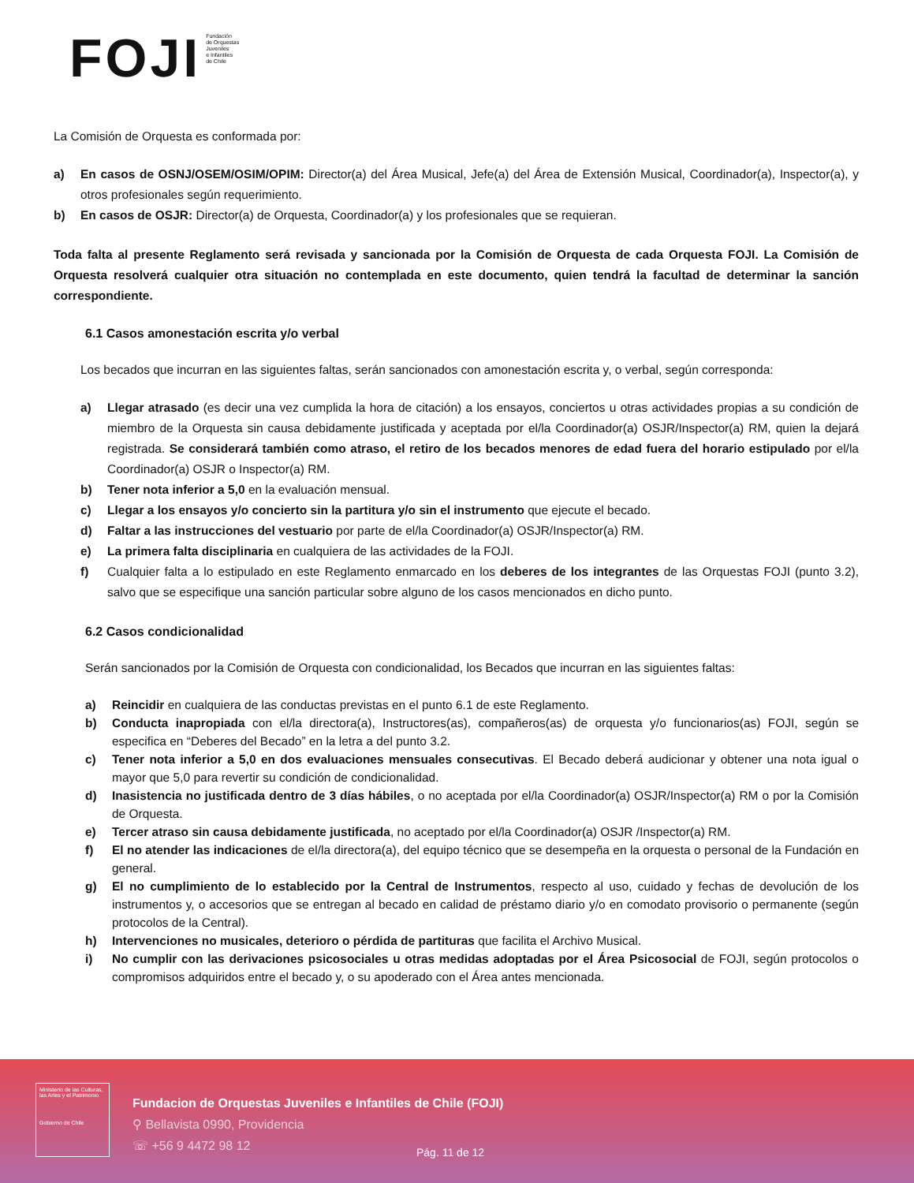FOJI
Fundación
de Orquestas
Juveniles
e Infantiles
de Chile
La Comisión de Orquesta es conformada por:
a) En casos de OSNJ/OSEM/OSIM/OPIM: Director(a) del Área Musical, Jefe(a) del Área de Extensión Musical, Coordinador(a), Inspector(a), y otros profesionales según requerimiento.
b) En casos de OSJR: Director(a) de Orquesta, Coordinador(a) y los profesionales que se requieran.
Toda falta al presente Reglamento será revisada y sancionada por la Comisión de Orquesta de cada Orquesta FOJI. La Comisión de Orquesta resolverá cualquier otra situación no contemplada en este documento, quien tendrá la facultad de determinar la sanción correspondiente.
6.1 Casos amonestación escrita y/o verbal
Los becados que incurran en las siguientes faltas, serán sancionados con amonestación escrita y, o verbal, según corresponda:
a) Llegar atrasado (es decir una vez cumplida la hora de citación) a los ensayos, conciertos u otras actividades propias a su condición de miembro de la Orquesta sin causa debidamente justificada y aceptada por el/la Coordinador(a) OSJR/Inspector(a) RM, quien la dejará registrada. Se considerará también como atraso, el retiro de los becados menores de edad fuera del horario estipulado por el/la Coordinador(a) OSJR o Inspector(a) RM.
b) Tener nota inferior a 5,0 en la evaluación mensual.
c) Llegar a los ensayos y/o concierto sin la partitura y/o sin el instrumento que ejecute el becado.
d) Faltar a las instrucciones del vestuario por parte de el/la Coordinador(a) OSJR/Inspector(a) RM.
e) La primera falta disciplinaria en cualquiera de las actividades de la FOJI.
f) Cualquier falta a lo estipulado en este Reglamento enmarcado en los deberes de los integrantes de las Orquestas FOJI (punto 3.2), salvo que se especifique una sanción particular sobre alguno de los casos mencionados en dicho punto.
6.2 Casos condicionalidad
Serán sancionados por la Comisión de Orquesta con condicionalidad, los Becados que incurran en las siguientes faltas:
a) Reincidir en cualquiera de las conductas previstas en el punto 6.1 de este Reglamento.
b) Conducta inapropiada con el/la directora(a), Instructores(as), compañeros(as) de orquesta y/o funcionarios(as) FOJI, según se especifica en “Deberes del Becado” en la letra a del punto 3.2.
c) Tener nota inferior a 5,0 en dos evaluaciones mensuales consecutivas. El Becado deberá audicionar y obtener una nota igual o mayor que 5,0 para revertir su condición de condicionalidad.
d) Inasistencia no justificada dentro de 3 días hábiles, o no aceptada por el/la Coordinador(a) OSJR/Inspector(a) RM o por la Comisión de Orquesta.
e) Tercer atraso sin causa debidamente justificada, no aceptado por el/la Coordinador(a) OSJR /Inspector(a) RM.
f) El no atender las indicaciones de el/la directora(a), del equipo técnico que se desempeña en la orquesta o personal de la Fundación en general.
g) El no cumplimiento de lo establecido por la Central de Instrumentos, respecto al uso, cuidado y fechas de devolución de los instrumentos y, o accesorios que se entregan al becado en calidad de préstamo diario y/o en comodato provisorio o permanente (según protocolos de la Central).
h) Intervenciones no musicales, deterioro o pérdida de partituras que facilita el Archivo Musical.
i) No cumplir con las derivaciones psicosociales u otras medidas adoptadas por el Área Psicosocial de FOJI, según protocolos o compromisos adquiridos entre el becado y, o su apoderado con el Área antes mencionada.
Ministerio de las Culturas, las Artes y el Patrimonio
Gobierno de Chile
Fundacion de Orquestas Juveniles e Infantiles de Chile (FOJI)
⚲ Bellavista 0990, Providencia
☏ +56 9 4472 98 12
Pág. 11 de 12